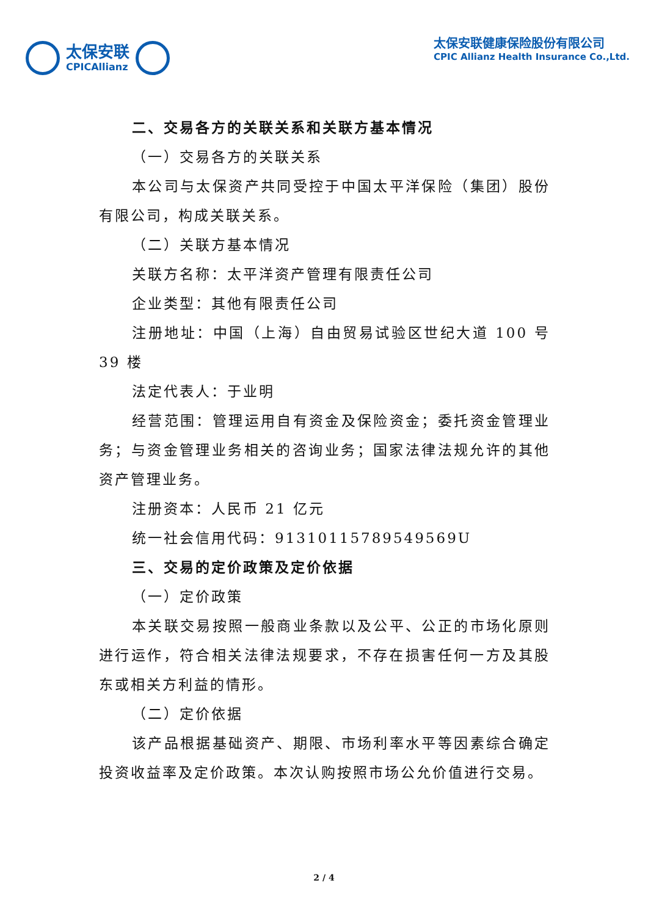太保安联
CPICAllianz
太保安联健康保险股份有限公司
CPIC Allianz Health Insurance Co.,Ltd.
二、交易各方的关联关系和关联方基本情况
（一）交易各方的关联关系
本公司与太保资产共同受控于中国太平洋保险（集团）股份有限公司，构成关联关系。
（二）关联方基本情况
关联方名称：太平洋资产管理有限责任公司
企业类型：其他有限责任公司
注册地址：中国（上海）自由贸易试验区世纪大道 100 号 39 楼
法定代表人：于业明
经营范围：管理运用自有资金及保险资金；委托资金管理业务；与资金管理业务相关的咨询业务；国家法律法规允许的其他资产管理业务。
注册资本：人民币 21 亿元
统一社会信用代码：91310115789549569U
三、交易的定价政策及定价依据
（一）定价政策
本关联交易按照一般商业条款以及公平、公正的市场化原则进行运作，符合相关法律法规要求，不存在损害任何一方及其股东或相关方利益的情形。
（二）定价依据
该产品根据基础资产、期限、市场利率水平等因素综合确定投资收益率及定价政策。本次认购按照市场公允价值进行交易。
2 / 4